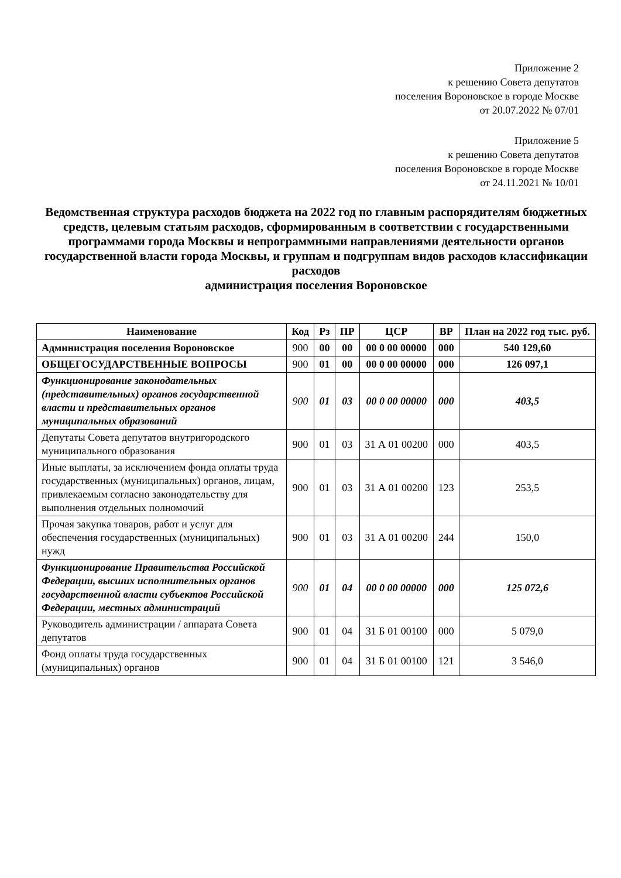Приложение 2
к решению Совета депутатов
поселения Вороновское в городе Москве
от 20.07.2022 № 07/01
Приложение 5
к решению Совета депутатов
поселения Вороновское в городе Москве
от 24.11.2021 № 10/01
Ведомственная структура расходов бюджета на 2022 год по главным распорядителям бюджетных средств, целевым статьям расходов, сформированным в соответствии с государственными программами города Москвы и непрограммными направлениями деятельности органов государственной власти города Москвы, и группам и подгруппам видов расходов классификации расходов
администрация поселения Вороновское
| Наименование | Код | Рз | ПР | ЦСР | ВР | План на 2022 год тыс. руб. |
| --- | --- | --- | --- | --- | --- | --- |
| Администрация поселения Вороновское | 900 | 00 | 00 | 00 0 00 00000 | 000 | 540 129,60 |
| ОБЩЕГОСУДАРСТВЕННЫЕ ВОПРОСЫ | 900 | 01 | 00 | 00 0 00 00000 | 000 | 126 097,1 |
| Функционирование законодательных (представительных) органов государственной власти и представительных органов муниципальных образований | 900 | 01 | 03 | 00 0 00 00000 | 000 | 403,5 |
| Депутаты Совета депутатов внутригородского муниципального образования | 900 | 01 | 03 | 31 А 01 00200 | 000 | 403,5 |
| Иные выплаты, за исключением фонда оплаты труда государственных (муниципальных) органов, лицам, привлекаемым согласно законодательству для выполнения отдельных полномочий | 900 | 01 | 03 | 31 А 01 00200 | 123 | 253,5 |
| Прочая закупка товаров, работ и услуг для обеспечения государственных (муниципальных) нужд | 900 | 01 | 03 | 31 А 01 00200 | 244 | 150,0 |
| Функционирование Правительства Российской Федерации, высших исполнительных органов государственной власти субъектов Российской Федерации, местных администраций | 900 | 01 | 04 | 00 0 00 00000 | 000 | 125 072,6 |
| Руководитель администрации / аппарата Совета депутатов | 900 | 01 | 04 | 31 Б 01 00100 | 000 | 5 079,0 |
| Фонд оплаты труда государственных (муниципальных) органов | 900 | 01 | 04 | 31 Б 01 00100 | 121 | 3 546,0 |